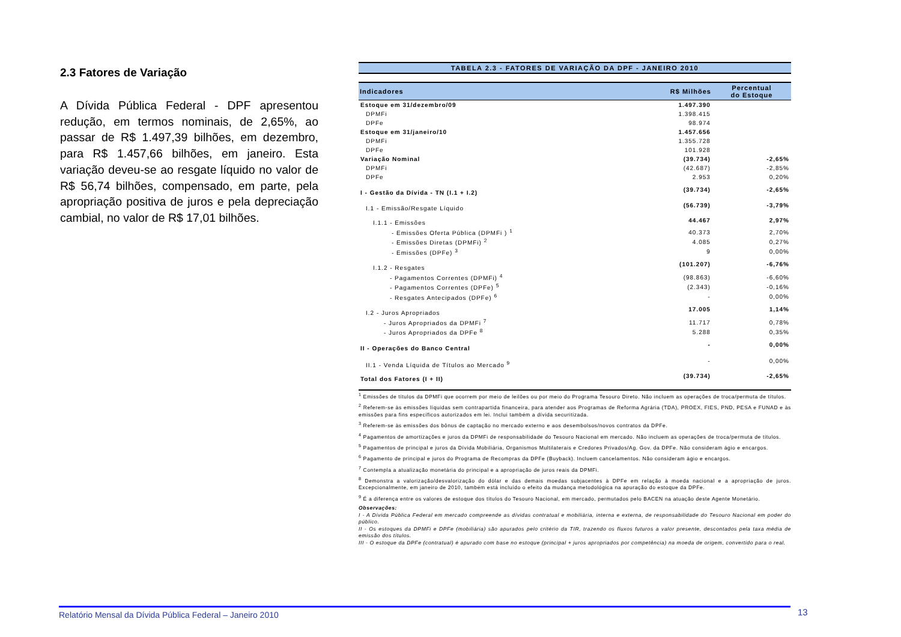2.3 Fatores de Variação
A Dívida Pública Federal - DPF apresentou redução, em termos nominais, de 2,65%, ao passar de R$ 1.497,39 bilhões, em dezembro, para R$ 1.457,66 bilhões, em janeiro. Esta variação deveu-se ao resgate líquido no valor de R$ 56,74 bilhões, compensado, em parte, pela apropriação positiva de juros e pela depreciação cambial, no valor de R$ 17,01 bilhões.
TABELA 2.3 - FATORES DE VARIAÇÃO DA DPF - JANEIRO 2010
| Indicadores | R$ Milhões | Percentual do Estoque |
| --- | --- | --- |
| Estoque em 31/dezembro/09 | 1.497.390 | |
| DPMFi | 1.398.415 | |
| DPFe | 98.974 | |
| Estoque em 31/janeiro/10 | 1.457.656 | |
| DPMFi | 1.355.728 | |
| DPFe | 101.928 | |
| Variação Nominal | (39.734) | -2,65% |
| DPMFi | (42.687) | -2,85% |
| DPFe | 2.953 | 0,20% |
| I - Gestão da Dívida - TN (I.1 + I.2) | (39.734) | -2,65% |
| I.1 - Emissão/Resgate Líquido | (56.739) | -3,79% |
| I.1.1 - Emissões | 44.467 | 2,97% |
| - Emissões Oferta Pública (DPMFi ) <sup>1</sup> | 40.373 | 2,70% |
| - Emissões Diretas (DPMFi) <sup>2</sup> | 4.085 | 0,27% |
| - Emissões (DPFe) <sup>3</sup> | 9 | 0,00% |
| I.1.2 - Resgates | (101.207) | -6,76% |
| - Pagamentos Correntes (DPMFi) <sup>4</sup> | (98.863) | -6,60% |
| - Pagamentos Correntes (DPFe) <sup>5</sup> | (2.343) | -0,16% |
| - Resgates Antecipados (DPFe) <sup>6</sup> | - | 0,00% |
| I.2 - Juros Apropriados | 17.005 | 1,14% |
| - Juros Apropriados da DPMFi <sup>7</sup> | 11.717 | 0,78% |
| - Juros Apropriados da DPFe <sup>8</sup> | 5.288 | 0,35% |
| II - Operações do Banco Central | - | 0,00% |
| II.1 - Venda Líquida de Títulos ao Mercado <sup>9</sup> | - | 0,00% |
| Total dos Fatores (I + II) | (39.734) | -2,65% |
<sup>1</sup> Emissões de títulos da DPMFi que ocorrem por meio de leilões ou por meio do Programa Tesouro Direto. Não incluem as operações de troca/permuta de títulos.
<sup>2</sup> Referem-se às emissões líquidas sem contrapartida financeira, para atender aos Programas de Reforma Agrária (TDA), PROEX, FIES, PND, PESA e FUNAD e às emissões para fins específicos autorizados em lei. Inclui também a dívida securitizada.
<sup>3</sup> Referem-se às emissões dos bônus de captação no mercado externo e aos desembolsos/novos contratos da DPFe.
<sup>4</sup> Pagamentos de amortizações e juros da DPMFi de responsabilidade do Tesouro Nacional em mercado. Não incluem as operações de troca/permuta de títulos.
<sup>5</sup> Pagamentos de principal e juros da Dívida Mobiliária, Organismos Multilaterais e Credores Privados/Ag. Gov. da DPFe. Não consideram ágio e encargos.
<sup>6</sup> Pagamento de principal e juros do Programa de Recompras da DPFe (Buyback). Incluem cancelamentos. Não consideram ágio e encargos.
<sup>7</sup> Contempla a atualização monetária do principal e a apropriação de juros reais da DPMFi.
<sup>8</sup> Demonstra a valorização/desvalorização do dólar e das demais moedas subjacentes à DPFe em relação à moeda nacional e a apropriação de juros. Excepcionalmente, em janeiro de 2010, também está incluído o efeito da mudança metodológica na apuração do estoque da DPFe.
<sup>9</sup> É a diferença entre os valores de estoque dos títulos do Tesouro Nacional, em mercado, permutados pelo BACEN na atuação deste Agente Monetário.
Observações:
I - A Dívida Pública Federal em mercado compreende as dívidas contratual e mobiliária, interna e externa, de responsabilidade do Tesouro Nacional em poder do público.
II - Os estoques da DPMFi e DPFe (mobiliária) são apurados pelo critério da TIR, trazendo os fluxos futuros a valor presente, descontados pela taxa média de emissão dos títulos.
III - O estoque da DPFe (contratual) é apurado com base no estoque (principal + juros apropriados por competência) na moeda de origem, convertido para o real.
Relatório Mensal da Dívida Pública Federal – Janeiro 2010 13